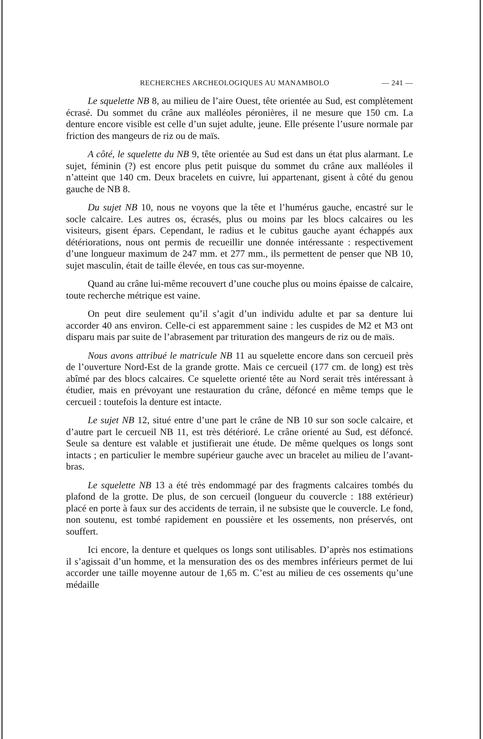RECHERCHES ARCHEOLOGIQUES AU MANAMBOLO — 241 —
Le squelette NB 8, au milieu de l’aire Ouest, tête orientée au Sud, est complètement écrasé. Du sommet du crâne aux malléoles péronières, il ne mesure que 150 cm. La denture encore visible est celle d’un sujet adulte, jeune. Elle présente l’usure normale par friction des mangeurs de riz ou de maïs.
A côté, le squelette du NB 9, tête orientée au Sud est dans un état plus alarmant. Le sujet, féminin (?) est encore plus petit puisque du sommet du crâne aux malléoles il n’atteint que 140 cm. Deux bracelets en cuivre, lui appartenant, gisent à côté du genou gauche de NB 8.
Du sujet NB 10, nous ne voyons que la tête et l’humérus gauche, encastré sur le socle calcaire. Les autres os, écrasés, plus ou moins par les blocs calcaires ou les visiteurs, gisent épars. Cependant, le radius et le cubitus gauche ayant échappés aux détériorations, nous ont permis de recueillir une donnée intéressante : respectivement d’une longueur maximum de 247 mm. et 277 mm., ils permettent de penser que NB 10, sujet masculin, était de taille élevée, en tous cas sur-moyenne.
Quand au crâne lui-même recouvert d’une couche plus ou moins épaisse de calcaire, toute recherche métrique est vaine.
On peut dire seulement qu’il s’agit d’un individu adulte et par sa denture lui accorder 40 ans environ. Celle-ci est apparemment saine : les cuspides de M2 et M3 ont disparu mais par suite de l’abrasement par trituration des mangeurs de riz ou de maïs.
Nous avons attribué le matricule NB 11 au squelette encore dans son cercueil près de l’ouverture Nord-Est de la grande grotte. Mais ce cercueil (177 cm. de long) est très abîmé par des blocs calcaires. Ce squelette orienté tête au Nord serait très intéressant à étudier, mais en prévoyant une restauration du crâne, défoncé en même temps que le cercueil : toutefois la denture est intacte.
Le sujet NB 12, situé entre d’une part le crâne de NB 10 sur son socle calcaire, et d’autre part le cercueil NB 11, est très détérioré. Le crâne orienté au Sud, est défoncé. Seule sa denture est valable et justifierait une étude. De même quelques os longs sont intacts ; en particulier le membre supérieur gauche avec un bracelet au milieu de l’avant-bras.
Le squelette NB 13 a été très endommagé par des fragments calcaires tombés du plafond de la grotte. De plus, de son cercueil (longueur du couvercle : 188 extérieur) placé en porte à faux sur des accidents de terrain, il ne subsiste que le couvercle. Le fond, non soutenu, est tombé rapidement en poussière et les ossements, non préservés, ont souffert.
Ici encore, la denture et quelques os longs sont utilisables. D’après nos estimations il s’agissait d’un homme, et la mensuration des os des membres inférieurs permet de lui accorder une taille moyenne autour de 1,65 m. C’est au milieu de ces ossements qu’une médaille